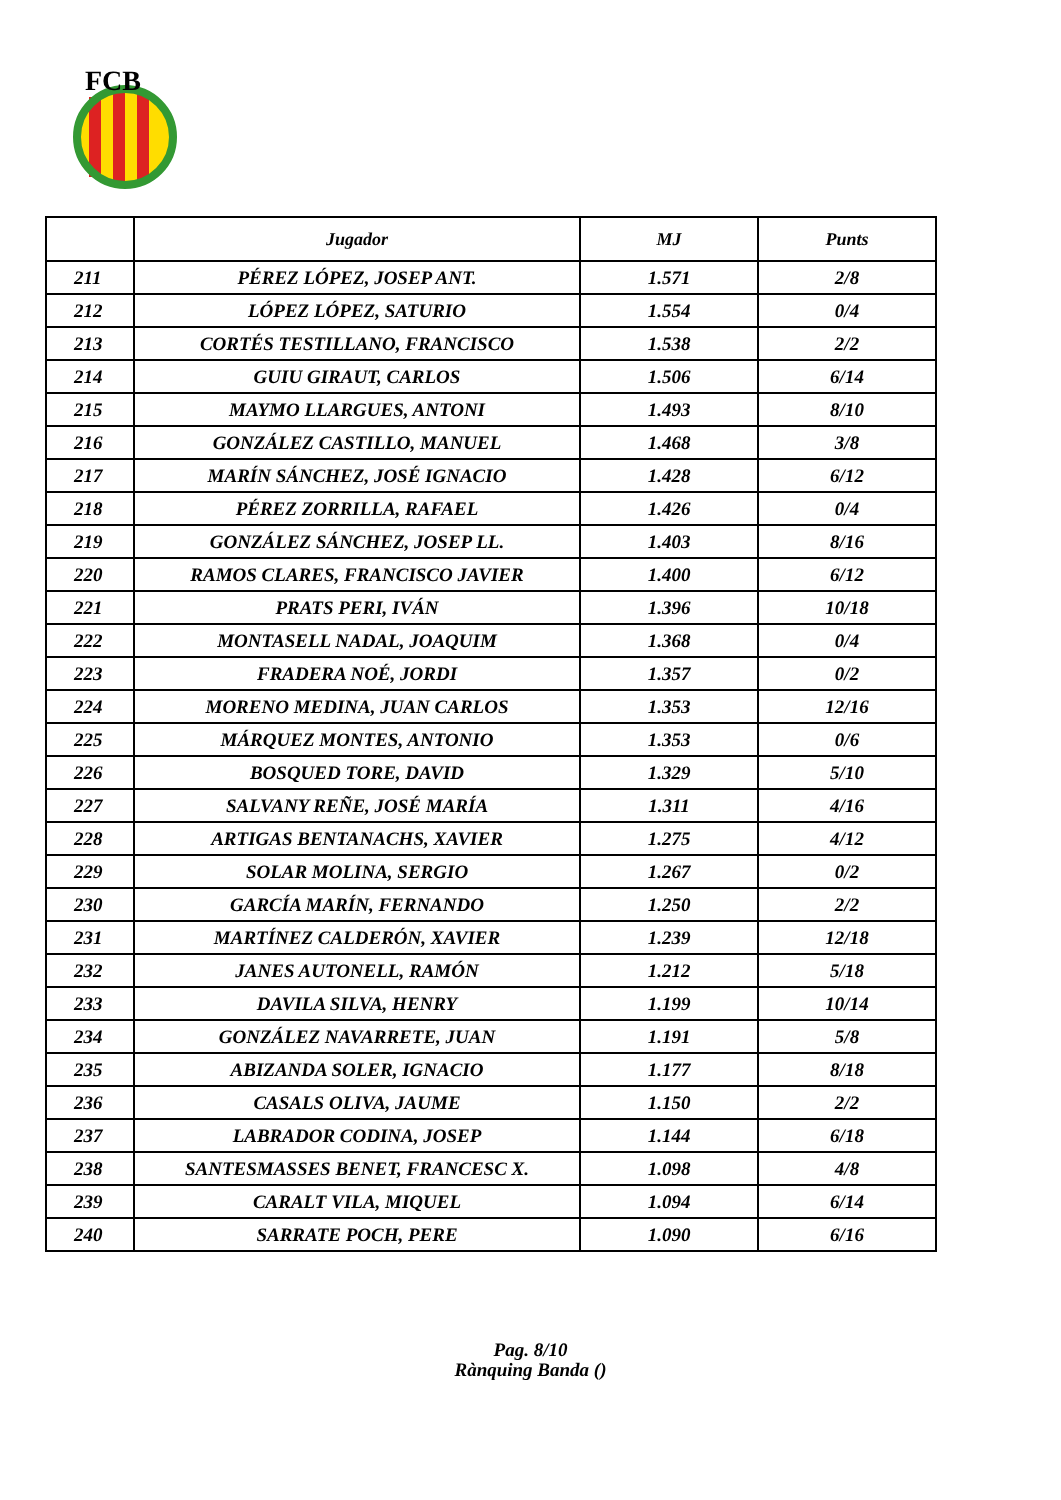FCB
| | Jugador | MJ | Punts |
| --- | --- | --- | --- |
| 211 | PÉREZ LÓPEZ, JOSEP ANT. | 1.571 | 2/8 |
| 212 | LÓPEZ LÓPEZ, SATURIO | 1.554 | 0/4 |
| 213 | CORTÉS TESTILLANO, FRANCISCO | 1.538 | 2/2 |
| 214 | GUIU GIRAUT, CARLOS | 1.506 | 6/14 |
| 215 | MAYMO LLARGUES, ANTONI | 1.493 | 8/10 |
| 216 | GONZÁLEZ CASTILLO, MANUEL | 1.468 | 3/8 |
| 217 | MARÍN SÁNCHEZ, JOSÉ IGNACIO | 1.428 | 6/12 |
| 218 | PÉREZ ZORRILLA, RAFAEL | 1.426 | 0/4 |
| 219 | GONZÁLEZ SÁNCHEZ, JOSEP LL. | 1.403 | 8/16 |
| 220 | RAMOS CLARES, FRANCISCO JAVIER | 1.400 | 6/12 |
| 221 | PRATS PERI, IVÁN | 1.396 | 10/18 |
| 222 | MONTASELL NADAL, JOAQUIM | 1.368 | 0/4 |
| 223 | FRADERA NOÉ, JORDI | 1.357 | 0/2 |
| 224 | MORENO MEDINA, JUAN CARLOS | 1.353 | 12/16 |
| 225 | MÁRQUEZ MONTES, ANTONIO | 1.353 | 0/6 |
| 226 | BOSQUED TORE, DAVID | 1.329 | 5/10 |
| 227 | SALVANY REÑE, JOSÉ MARÍA | 1.311 | 4/16 |
| 228 | ARTIGAS BENTANACHS, XAVIER | 1.275 | 4/12 |
| 229 | SOLAR MOLINA, SERGIO | 1.267 | 0/2 |
| 230 | GARCÍA MARÍN, FERNANDO | 1.250 | 2/2 |
| 231 | MARTÍNEZ CALDERÓN, XAVIER | 1.239 | 12/18 |
| 232 | JANES AUTONELL, RAMÓN | 1.212 | 5/18 |
| 233 | DAVILA SILVA, HENRY | 1.199 | 10/14 |
| 234 | GONZÁLEZ NAVARRETE, JUAN | 1.191 | 5/8 |
| 235 | ABIZANDA SOLER, IGNACIO | 1.177 | 8/18 |
| 236 | CASALS OLIVA, JAUME | 1.150 | 2/2 |
| 237 | LABRADOR CODINA, JOSEP | 1.144 | 6/18 |
| 238 | SANTESMASSES BENET, FRANCESC X. | 1.098 | 4/8 |
| 239 | CARALT VILA, MIQUEL | 1.094 | 6/14 |
| 240 | SARRATE POCH, PERE | 1.090 | 6/16 |
Pag. 8/10
Rànquing Banda ()